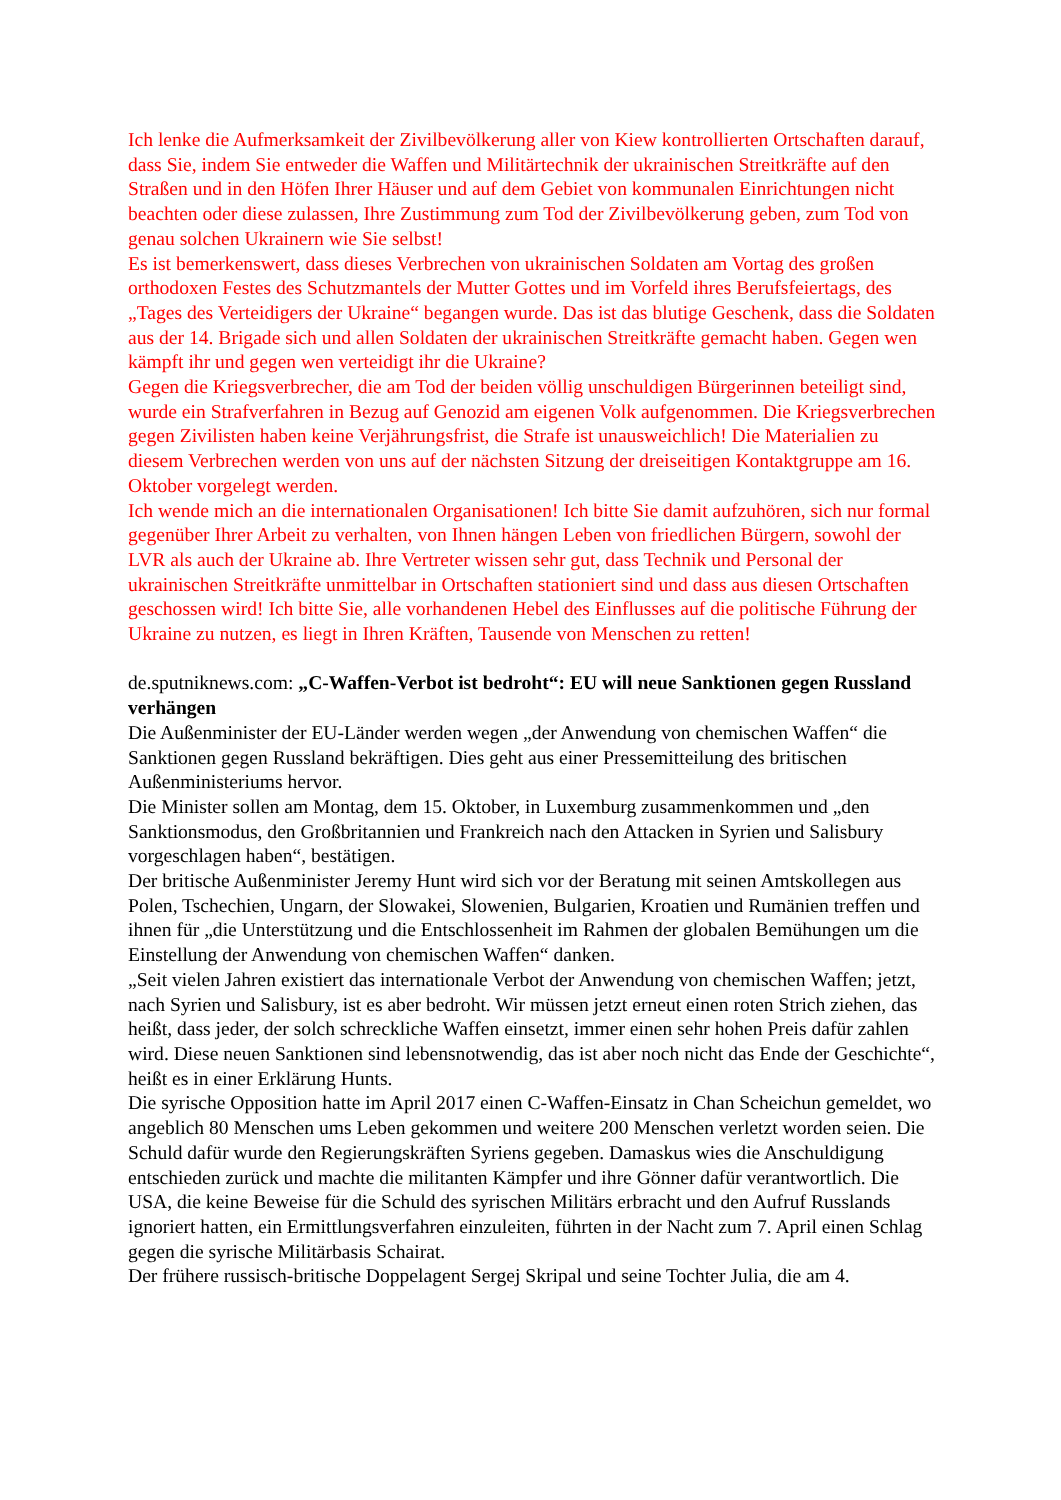Ich lenke die Aufmerksamkeit der Zivilbevölkerung aller von Kiew kontrollierten Ortschaften darauf, dass Sie, indem Sie entweder die Waffen und Militärtechnik der ukrainischen Streitkräfte auf den Straßen und in den Höfen Ihrer Häuser und auf dem Gebiet von kommunalen Einrichtungen nicht beachten oder diese zulassen, Ihre Zustimmung zum Tod der Zivilbevölkerung geben, zum Tod von genau solchen Ukrainern wie Sie selbst!
Es ist bemerkenswert, dass dieses Verbrechen von ukrainischen Soldaten am Vortag des großen orthodoxen Festes des Schutzmantels der Mutter Gottes und im Vorfeld ihres Berufsfeiertags, des „Tages des Verteidigers der Ukraine“ begangen wurde. Das ist das blutige Geschenk, dass die Soldaten aus der 14. Brigade sich und allen Soldaten der ukrainischen Streitkräfte gemacht haben. Gegen wen kämpft ihr und gegen wen verteidigt ihr die Ukraine?
Gegen die Kriegsverbrecher, die am Tod der beiden völlig unschuldigen Bürgerinnen beteiligt sind, wurde ein Strafverfahren in Bezug auf Genozid am eigenen Volk aufgenommen. Die Kriegsverbrechen gegen Zivilisten haben keine Verjährungsfrist, die Strafe ist unausweichlich! Die Materialien zu diesem Verbrechen werden von uns auf der nächsten Sitzung der dreiseitigen Kontaktgruppe am 16. Oktober vorgelegt werden.
Ich wende mich an die internationalen Organisationen! Ich bitte Sie damit aufzuhören, sich nur formal gegenüber Ihrer Arbeit zu verhalten, von Ihnen hängen Leben von friedlichen Bürgern, sowohl der LVR als auch der Ukraine ab. Ihre Vertreter wissen sehr gut, dass Technik und Personal der ukrainischen Streitkräfte unmittelbar in Ortschaften stationiert sind und dass aus diesen Ortschaften geschossen wird! Ich bitte Sie, alle vorhandenen Hebel des Einflusses auf die politische Führung der Ukraine zu nutzen, es liegt in Ihren Kräften, Tausende von Menschen zu retten!
de.sputniknews.com: „C-Waffen-Verbot ist bedroht“: EU will neue Sanktionen gegen Russland verhängen
Die Außenminister der EU-Länder werden wegen „der Anwendung von chemischen Waffen“ die Sanktionen gegen Russland bekräftigen. Dies geht aus einer Pressemitteilung des britischen Außenministeriums hervor.
Die Minister sollen am Montag, dem 15. Oktober, in Luxemburg zusammenkommen und „den Sanktionsmodus, den Großbritannien und Frankreich nach den Attacken in Syrien und Salisbury vorgeschlagen haben“, bestätigen.
Der britische Außenminister Jeremy Hunt wird sich vor der Beratung mit seinen Amtskollegen aus Polen, Tschechien, Ungarn, der Slowakei, Slowenien, Bulgarien, Kroatien und Rumänien treffen und ihnen für „die Unterstützung und die Entschlossenheit im Rahmen der globalen Bemühungen um die Einstellung der Anwendung von chemischen Waffen“ danken.
„Seit vielen Jahren existiert das internationale Verbot der Anwendung von chemischen Waffen; jetzt, nach Syrien und Salisbury, ist es aber bedroht. Wir müssen jetzt erneut einen roten Strich ziehen, das heißt, dass jeder, der solch schreckliche Waffen einsetzt, immer einen sehr hohen Preis dafür zahlen wird. Diese neuen Sanktionen sind lebensnotwendig, das ist aber noch nicht das Ende der Geschichte“, heißt es in einer Erklärung Hunts.
Die syrische Opposition hatte im April 2017 einen C-Waffen-Einsatz in Chan Scheichun gemeldet, wo angeblich 80 Menschen ums Leben gekommen und weitere 200 Menschen verletzt worden seien. Die Schuld dafür wurde den Regierungskräften Syriens gegeben. Damaskus wies die Anschuldigung entschieden zurück und machte die militanten Kämpfer und ihre Gönner dafür verantwortlich. Die USA, die keine Beweise für die Schuld des syrischen Militärs erbracht und den Aufruf Russlands ignoriert hatten, ein Ermittlungsverfahren einzuleiten, führten in der Nacht zum 7. April einen Schlag gegen die syrische Militärbasis Schairat.
Der frühere russisch-britische Doppelagent Sergej Skripal und seine Tochter Julia, die am 4.